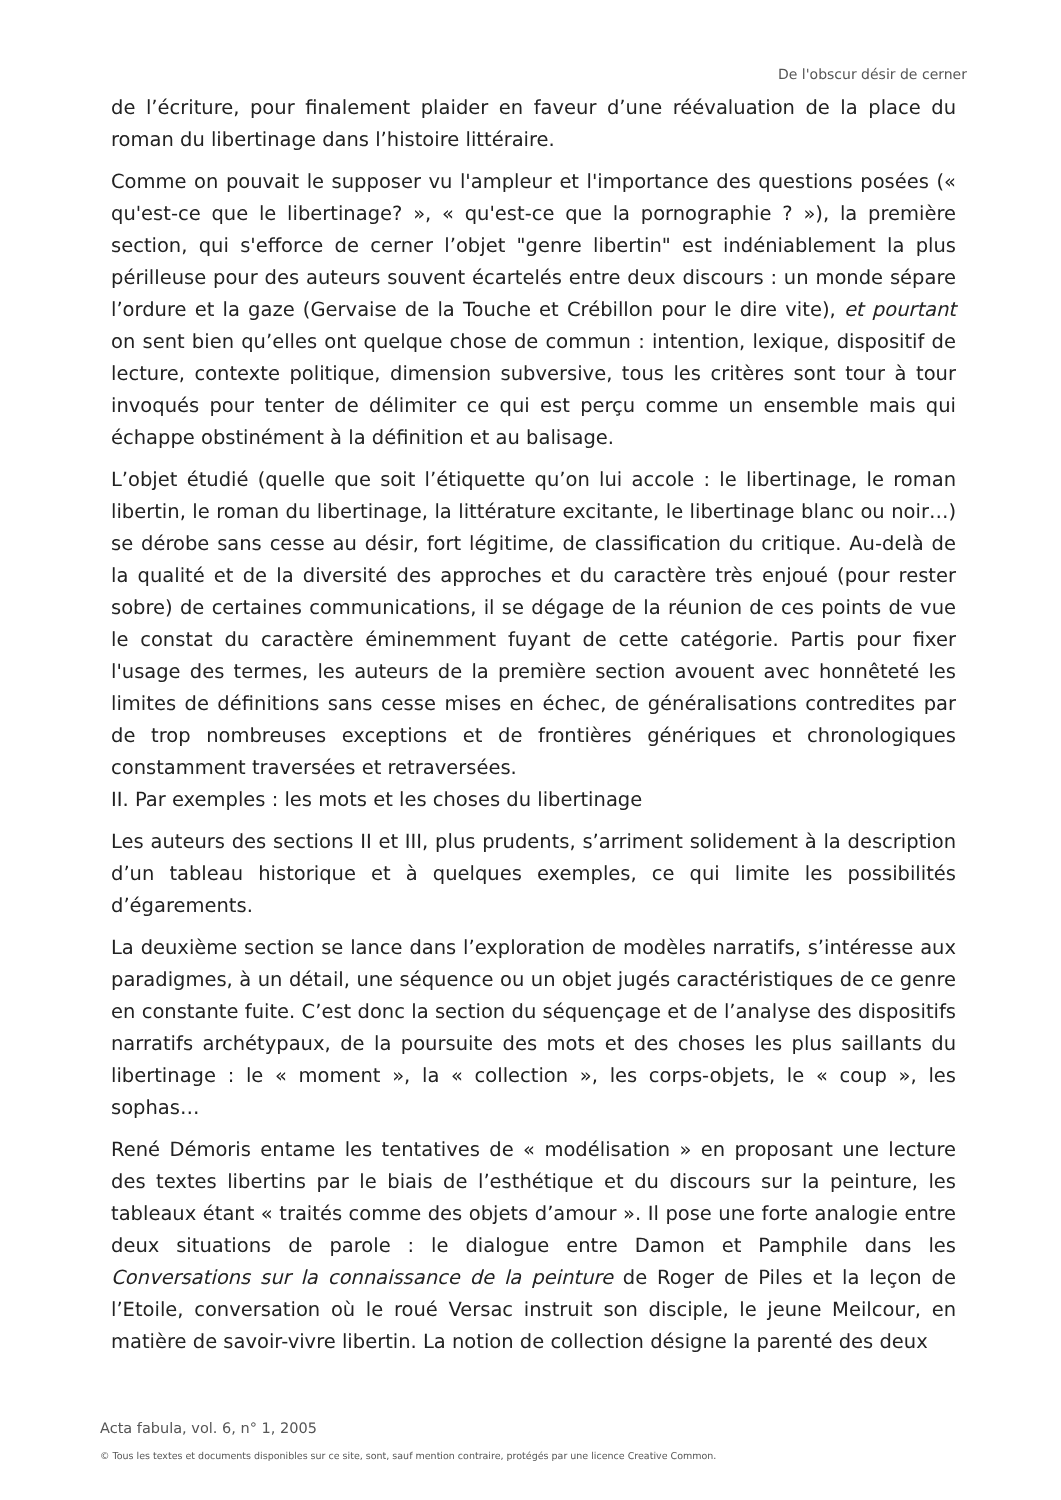De l'obscur désir de cerner
de l’écriture, pour finalement plaider en faveur d’une réévaluation de la place du roman du libertinage dans l’histoire littéraire.
Comme on pouvait le supposer vu l'ampleur et l'importance des questions posées (« qu'est-ce que le libertinage? », « qu'est-ce que la pornographie ? »), la première section, qui s'efforce de cerner l’objet "genre libertin" est indéniablement la plus périlleuse pour des auteurs souvent écartelés entre deux discours : un monde sépare l’ordure et la gaze (Gervaise de la Touche et Crébillon pour le dire vite), et pourtant on sent bien qu’elles ont quelque chose de commun : intention, lexique, dispositif de lecture, contexte politique, dimension subversive, tous les critères sont tour à tour invoqués pour tenter de délimiter ce qui est perçu comme un ensemble mais qui échappe obstinément à la définition et au balisage.
L’objet étudié (quelle que soit l’étiquette qu’on lui accole : le libertinage, le roman libertin, le roman du libertinage, la littérature excitante, le libertinage blanc ou noir…) se dérobe sans cesse au désir, fort légitime, de classification du critique. Au-delà de la qualité et de la diversité des approches et du caractère très enjoué (pour rester sobre) de certaines communications, il se dégage de la réunion de ces points de vue le constat du caractère éminemment fuyant de cette catégorie. Partis pour fixer l'usage des termes, les auteurs de la première section avouent avec honnêteté les limites de définitions sans cesse mises en échec, de généralisations contredites par de trop nombreuses exceptions et de frontières génériques et chronologiques constamment traversées et retraversées.
II. Par exemples : les mots et les choses du libertinage
Les auteurs des sections II et III, plus prudents, s’arriment solidement à la description d’un tableau historique et à quelques exemples, ce qui limite les possibilités d’égarements.
La deuxième section se lance dans l’exploration de modèles narratifs, s’intéresse aux paradigmes, à un détail, une séquence ou un objet jugés caractéristiques de ce genre en constante fuite. C’est donc la section du séquençage et de l’analyse des dispositifs narratifs archétypaux, de la poursuite des mots et des choses les plus saillants du libertinage : le « moment », la « collection », les corps-objets, le « coup », les sophas…
René Démoris entame les tentatives de « modélisation » en proposant une lecture des textes libertins par le biais de l’esthétique et du discours sur la peinture, les tableaux étant « traités comme des objets d’amour ». Il pose une forte analogie entre deux situations de parole : le dialogue entre Damon et Pamphile dans les Conversations sur la connaissance de la peinture de Roger de Piles et la leçon de l’Etoile, conversation où le roué Versac instruit son disciple, le jeune Meilcour, en matière de savoir-vivre libertin. La notion de collection désigne la parenté des deux
Acta fabula, vol. 6, n° 1, 2005
© Tous les textes et documents disponibles sur ce site, sont, sauf mention contraire, protégés par une licence Creative Common.